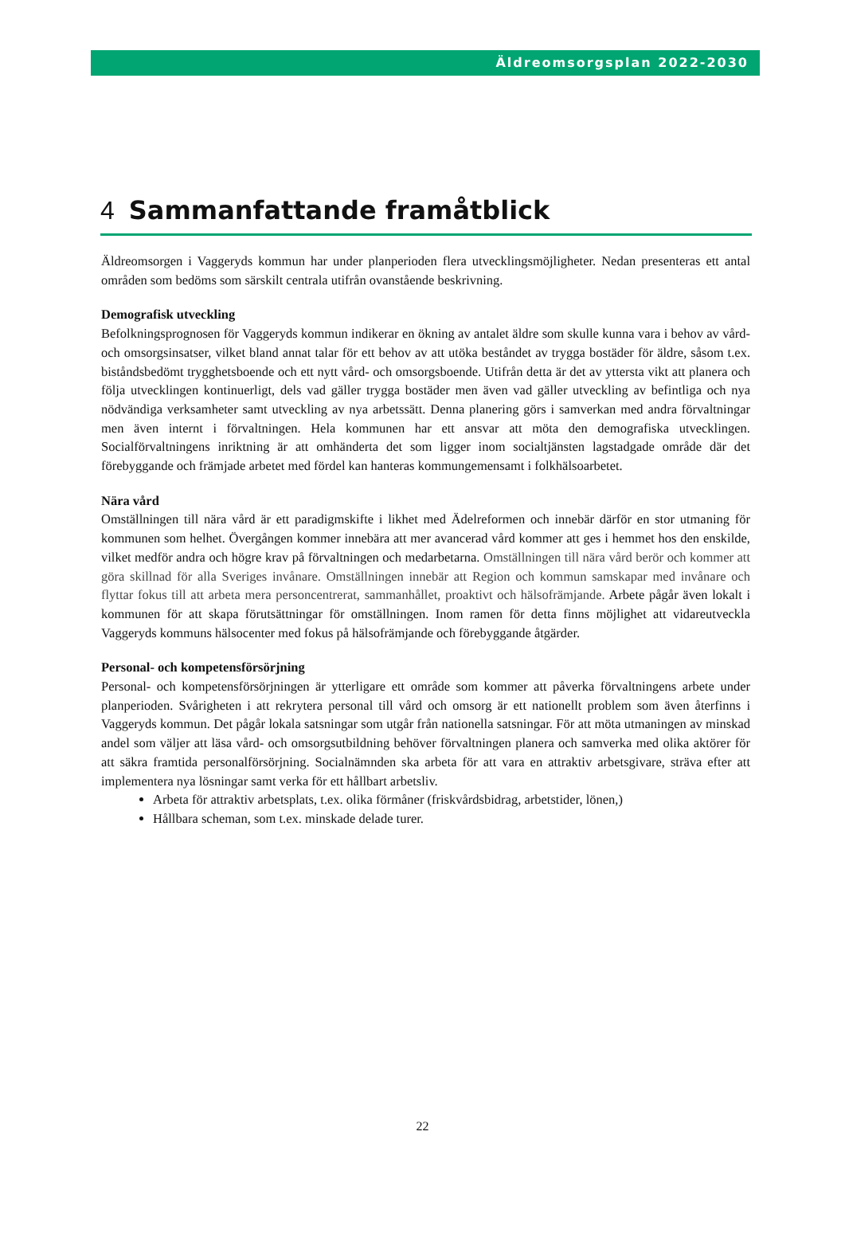Äldreomsorgsplan 2022-2030
4 Sammanfattande framåtblick
Äldreomsorgen i Vaggeryds kommun har under planperioden flera utvecklingsmöjligheter. Nedan presenteras ett antal områden som bedöms som särskilt centrala utifrån ovanstående beskrivning.
Demografisk utveckling
Befolkningsprognosen för Vaggeryds kommun indikerar en ökning av antalet äldre som skulle kunna vara i behov av vård- och omsorgsinsatser, vilket bland annat talar för ett behov av att utöka beståndet av trygga bostäder för äldre, såsom t.ex. biståndsbedömt trygghetsboende och ett nytt vård- och omsorgsboende. Utifrån detta är det av yttersta vikt att planera och följa utvecklingen kontinuerligt, dels vad gäller trygga bostäder men även vad gäller utveckling av befintliga och nya nödvändiga verksamheter samt utveckling av nya arbetssätt. Denna planering görs i samverkan med andra förvaltningar men även internt i förvaltningen. Hela kommunen har ett ansvar att möta den demografiska utvecklingen. Socialförvaltningens inriktning är att omhänderta det som ligger inom socialtjänsten lagstadgade område där det förebyggande och främjade arbetet med fördel kan hanteras kommungemensamt i folkhälsoarbetet.
Nära vård
Omställningen till nära vård är ett paradigmskifte i likhet med Ädelreformen och innebär därför en stor utmaning för kommunen som helhet. Övergången kommer innebära att mer avancerad vård kommer att ges i hemmet hos den enskilde, vilket medför andra och högre krav på förvaltningen och medarbetarna. Omställningen till nära vård berör och kommer att göra skillnad för alla Sveriges invånare. Omställningen innebär att Region och kommun samskapar med invånare och flyttar fokus till att arbeta mera personcentrerat, sammanhållet, proaktivt och hälsofrämjande. Arbete pågår även lokalt i kommunen för att skapa förutsättningar för omställningen. Inom ramen för detta finns möjlighet att vidareutveckla Vaggeryds kommuns hälsocenter med fokus på hälsofrämjande och förebyggande åtgärder.
Personal- och kompetensförsörjning
Personal- och kompetensförsörjningen är ytterligare ett område som kommer att påverka förvaltningens arbete under planperioden. Svårigheten i att rekrytera personal till vård och omsorg är ett nationellt problem som även återfinns i Vaggeryds kommun. Det pågår lokala satsningar som utgår från nationella satsningar. För att möta utmaningen av minskad andel som väljer att läsa vård- och omsorgsutbildning behöver förvaltningen planera och samverka med olika aktörer för att säkra framtida personalförsörjning. Socialnämnden ska arbeta för att vara en attraktiv arbetsgivare, sträva efter att implementera nya lösningar samt verka för ett hållbart arbetsliv.
Arbeta för attraktiv arbetsplats, t.ex. olika förmåner (friskvårdsbidrag, arbetstider, lönen,)
Hållbara scheman, som t.ex. minskade delade turer.
22